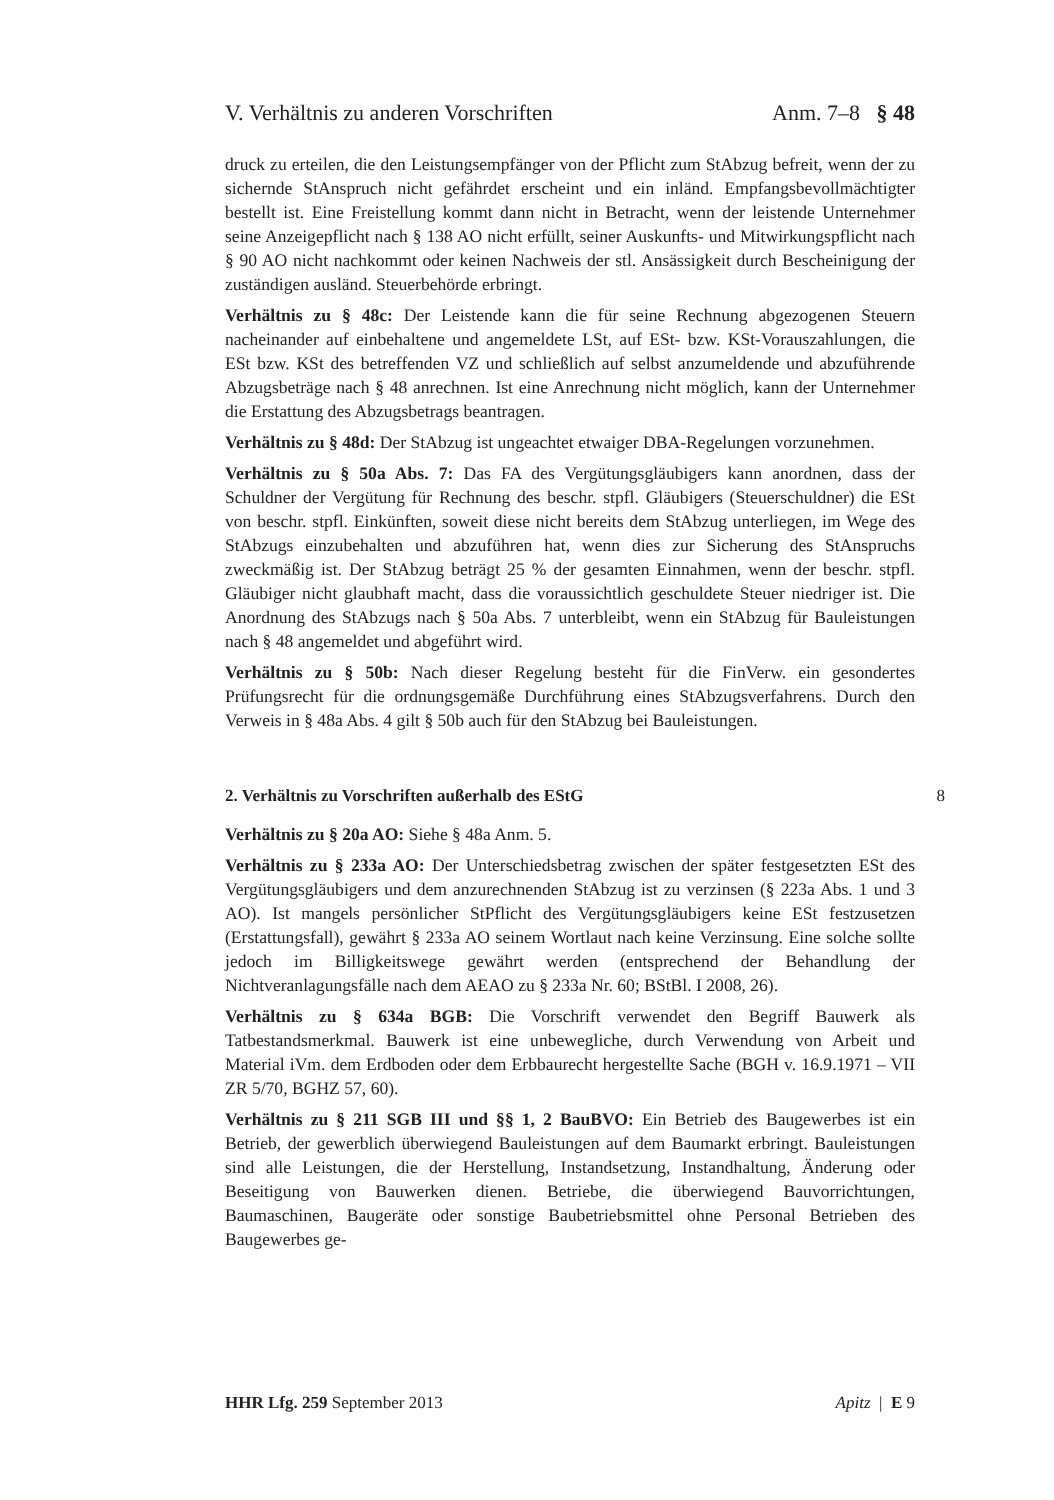V. Verhältnis zu anderen Vorschriften Anm. 7–8 § 48
druck zu erteilen, die den Leistungsempfänger von der Pflicht zum StAbzug befreit, wenn der zu sichernde StAnspruch nicht gefährdet erscheint und ein inländ. Empfangsbevollmächtigter bestellt ist. Eine Freistellung kommt dann nicht in Betracht, wenn der leistende Unternehmer seine Anzeigepflicht nach § 138 AO nicht erfüllt, seiner Auskunfts- und Mitwirkungspflicht nach § 90 AO nicht nachkommt oder keinen Nachweis der stl. Ansässigkeit durch Bescheinigung der zuständigen ausländ. Steuerbehörde erbringt.
Verhältnis zu § 48c: Der Leistende kann die für seine Rechnung abgezogenen Steuern nacheinander auf einbehaltene und angemeldete LSt, auf ESt- bzw. KSt-Vorauszahlungen, die ESt bzw. KSt des betreffenden VZ und schließlich auf selbst anzumeldende und abzuführende Abzugsbeträge nach § 48 anrechnen. Ist eine Anrechnung nicht möglich, kann der Unternehmer die Erstattung des Abzugsbetrags beantragen.
Verhältnis zu § 48d: Der StAbzug ist ungeachtet etwaiger DBA-Regelungen vorzunehmen.
Verhältnis zu § 50a Abs. 7: Das FA des Vergütungsgläubigers kann anordnen, dass der Schuldner der Vergütung für Rechnung des beschr. stpfl. Gläubigers (Steuerschuldner) die ESt von beschr. stpfl. Einkünften, soweit diese nicht bereits dem StAbzug unterliegen, im Wege des StAbzugs einzubehalten und abzuführen hat, wenn dies zur Sicherung des StAnspruchs zweckmäßig ist. Der StAbzug beträgt 25 % der gesamten Einnahmen, wenn der beschr. stpfl. Gläubiger nicht glaubhaft macht, dass die voraussichtlich geschuldete Steuer niedriger ist. Die Anordnung des StAbzugs nach § 50a Abs. 7 unterbleibt, wenn ein StAbzug für Bauleistungen nach § 48 angemeldet und abgeführt wird.
Verhältnis zu § 50b: Nach dieser Regelung besteht für die FinVerw. ein gesondertes Prüfungsrecht für die ordnungsgemäße Durchführung eines StAbzugsverfahrens. Durch den Verweis in § 48a Abs. 4 gilt § 50b auch für den StAbzug bei Bauleistungen.
2. Verhältnis zu Vorschriften außerhalb des EStG 8
Verhältnis zu § 20a AO: Siehe § 48a Anm. 5.
Verhältnis zu § 233a AO: Der Unterschiedsbetrag zwischen der später festgesetzten ESt des Vergütungsgläubigers und dem anzurechnenden StAbzug ist zu verzinsen (§ 223a Abs. 1 und 3 AO). Ist mangels persönlicher StPflicht des Vergütungsgläubigers keine ESt festzusetzen (Erstattungsfall), gewährt § 233a AO seinem Wortlaut nach keine Verzinsung. Eine solche sollte jedoch im Billigkeitswege gewährt werden (entsprechend der Behandlung der Nichtveranlagungsfälle nach dem AEAO zu § 233a Nr. 60; BStBl. I 2008, 26).
Verhältnis zu § 634a BGB: Die Vorschrift verwendet den Begriff Bauwerk als Tatbestandsmerkmal. Bauwerk ist eine unbewegliche, durch Verwendung von Arbeit und Material iVm. dem Erdboden oder dem Erbbaurecht hergestellte Sache (BGH v. 16.9.1971 – VII ZR 5/70, BGHZ 57, 60).
Verhältnis zu § 211 SGB III und §§ 1, 2 BauBVO: Ein Betrieb des Baugewerbes ist ein Betrieb, der gewerblich überwiegend Bauleistungen auf dem Baumarkt erbringt. Bauleistungen sind alle Leistungen, die der Herstellung, Instandsetzung, Instandhaltung, Änderung oder Beseitigung von Bauwerken dienen. Betriebe, die überwiegend Bauvorrichtungen, Baumaschinen, Baugeräte oder sonstige Baubetriebsmittel ohne Personal Betrieben des Baugewerbes ge-
HHR Lfg. 259 September 2013 Apitz | E 9